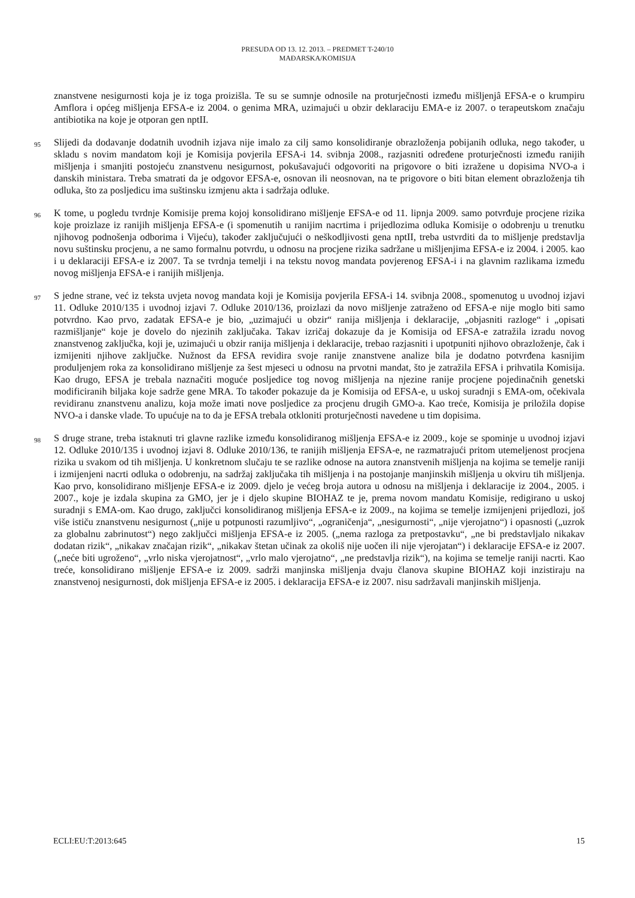PRESUDA OD 13. 12. 2013. – PREDMET T-240/10
MAĐARSKA/KOMISIJA
znanstvene nesigurnosti koja je iz toga proizišla. Te su se sumnje odnosile na proturječnosti između mišljenjâ EFSA-e o krumpiru Amflora i općeg mišljenja EFSA-e iz 2004. o genima MRA, uzimajući u obzir deklaraciju EMA-e iz 2007. o terapeutskom značaju antibiotika na koje je otporan gen nptII.
95
Slijedi da dodavanje dodatnih uvodnih izjava nije imalo za cilj samo konsolidiranje obrazloženja pobijanih odluka, nego također, u skladu s novim mandatom koji je Komisija povjerila EFSA-i 14. svibnja 2008., razjasniti određene proturječnosti između ranijih mišljenja i smanjiti postojeću znanstvenu nesigurnost, pokušavajući odgovoriti na prigovore o biti izražene u dopisima NVO-a i danskih ministara. Treba smatrati da je odgovor EFSA-e, osnovan ili neosnovan, na te prigovore o biti bitan element obrazloženja tih odluka, što za posljedicu ima suštinsku izmjenu akta i sadržaja odluke.
96
K tome, u pogledu tvrdnje Komisije prema kojoj konsolidirano mišljenje EFSA-e od 11. lipnja 2009. samo potvrđuje procjene rizika koje proizlaze iz ranijih mišljenja EFSA-e (i spomenutih u ranijim nacrtima i prijedlozima odluka Komisije o odobrenju u trenutku njihovog podnošenja odborima i Vijeću), također zaključujući o neškodljivosti gena nptII, treba ustvrditi da to mišljenje predstavlja novu suštinsku procjenu, a ne samo formalnu potvrdu, u odnosu na procjene rizika sadržane u mišljenjima EFSA-e iz 2004. i 2005. kao i u deklaraciji EFSA-e iz 2007. Ta se tvrdnja temelji i na tekstu novog mandata povjerenog EFSA-i i na glavnim razlikama između novog mišljenja EFSA-e i ranijih mišljenja.
97
S jedne strane, već iz teksta uvjeta novog mandata koji je Komisija povjerila EFSA-i 14. svibnja 2008., spomenutog u uvodnoj izjavi 11. Odluke 2010/135 i uvodnoj izjavi 7. Odluke 2010/136, proizlazi da novo mišljenje zatraženo od EFSA-e nije moglo biti samo potvrdno. Kao prvo, zadatak EFSA-e je bio, „uzimajući u obzir“ ranija mišljenja i deklaracije, „objasniti razloge“ i „opisati razmišljanje“ koje je dovelo do njezinih zaključaka. Takav izričaj dokazuje da je Komisija od EFSA-e zatražila izradu novog znanstvenog zaključka, koji je, uzimajući u obzir ranija mišljenja i deklaracije, trebao razjasniti i upotpuniti njihovo obrazloženje, čak i izmijeniti njihove zaključke. Nužnost da EFSA revidira svoje ranije znanstvene analize bila je dodatno potvrđena kasnijim produljenjem roka za konsolidirano mišljenje za šest mjeseci u odnosu na prvotni mandat, što je zatražila EFSA i prihvatila Komisija. Kao drugo, EFSA je trebala naznačiti moguće posljedice tog novog mišljenja na njezine ranije procjene pojedinačnih genetski modificiranih biljaka koje sadrže gene MRA. To također pokazuje da je Komisija od EFSA-e, u uskoj suradnji s EMA-om, očekivala revidiranu znanstvenu analizu, koja može imati nove posljedice za procjenu drugih GMO-a. Kao treće, Komisija je priložila dopise NVO-a i danske vlade. To upućuje na to da je EFSA trebala otkloniti proturječnosti navedene u tim dopisima.
98
S druge strane, treba istaknuti tri glavne razlike između konsolidiranog mišljenja EFSA-e iz 2009., koje se spominje u uvodnoj izjavi 12. Odluke 2010/135 i uvodnoj izjavi 8. Odluke 2010/136, te ranijih mišljenja EFSA-e, ne razmatrajući pritom utemeljenost procjena rizika u svakom od tih mišljenja. U konkretnom slučaju te se razlike odnose na autora znanstvenih mišljenja na kojima se temelje raniji i izmijenjeni nacrti odluka o odobrenju, na sadržaj zaključaka tih mišljenja i na postojanje manjinskih mišljenja u okviru tih mišljenja. Kao prvo, konsolidirano mišljenje EFSA-e iz 2009. djelo je većeg broja autora u odnosu na mišljenja i deklaracije iz 2004., 2005. i 2007., koje je izdala skupina za GMO, jer je i djelo skupine BIOHAZ te je, prema novom mandatu Komisije, redigirano u uskoj suradnji s EMA-om. Kao drugo, zaključci konsolidiranog mišljenja EFSA-e iz 2009., na kojima se temelje izmijenjeni prijedlozi, još više ističu znanstvenu nesigurnost („nije u potpunosti razumljivo“, „ograničenja“, „nesigurnosti“, „nije vjerojatno“) i opasnosti („uzrok za globalnu zabrinutost“) nego zaključci mišljenja EFSA-e iz 2005. („nema razloga za pretpostavku“, „ne bi predstavljalo nikakav dodatan rizik“, „nikakav značajan rizik“, „nikakav štetan učinak za okoliš nije uočen ili nije vjerojatan“) i deklaracije EFSA-e iz 2007. („neće biti ugroženo“, „vrlo niska vjerojatnost“, „vrlo malo vjerojatno“, „ne predstavlja rizik“), na kojima se temelje raniji nacrti. Kao treće, konsolidirano mišljenje EFSA-e iz 2009. sadrži manjinska mišljenja dvaju članova skupine BIOHAZ koji inzistiraju na znanstvenoj nesigurnosti, dok mišljenja EFSA-e iz 2005. i deklaracija EFSA-e iz 2007. nisu sadržavali manjinskih mišljenja.
ECLI:EU:T:2013:645 15